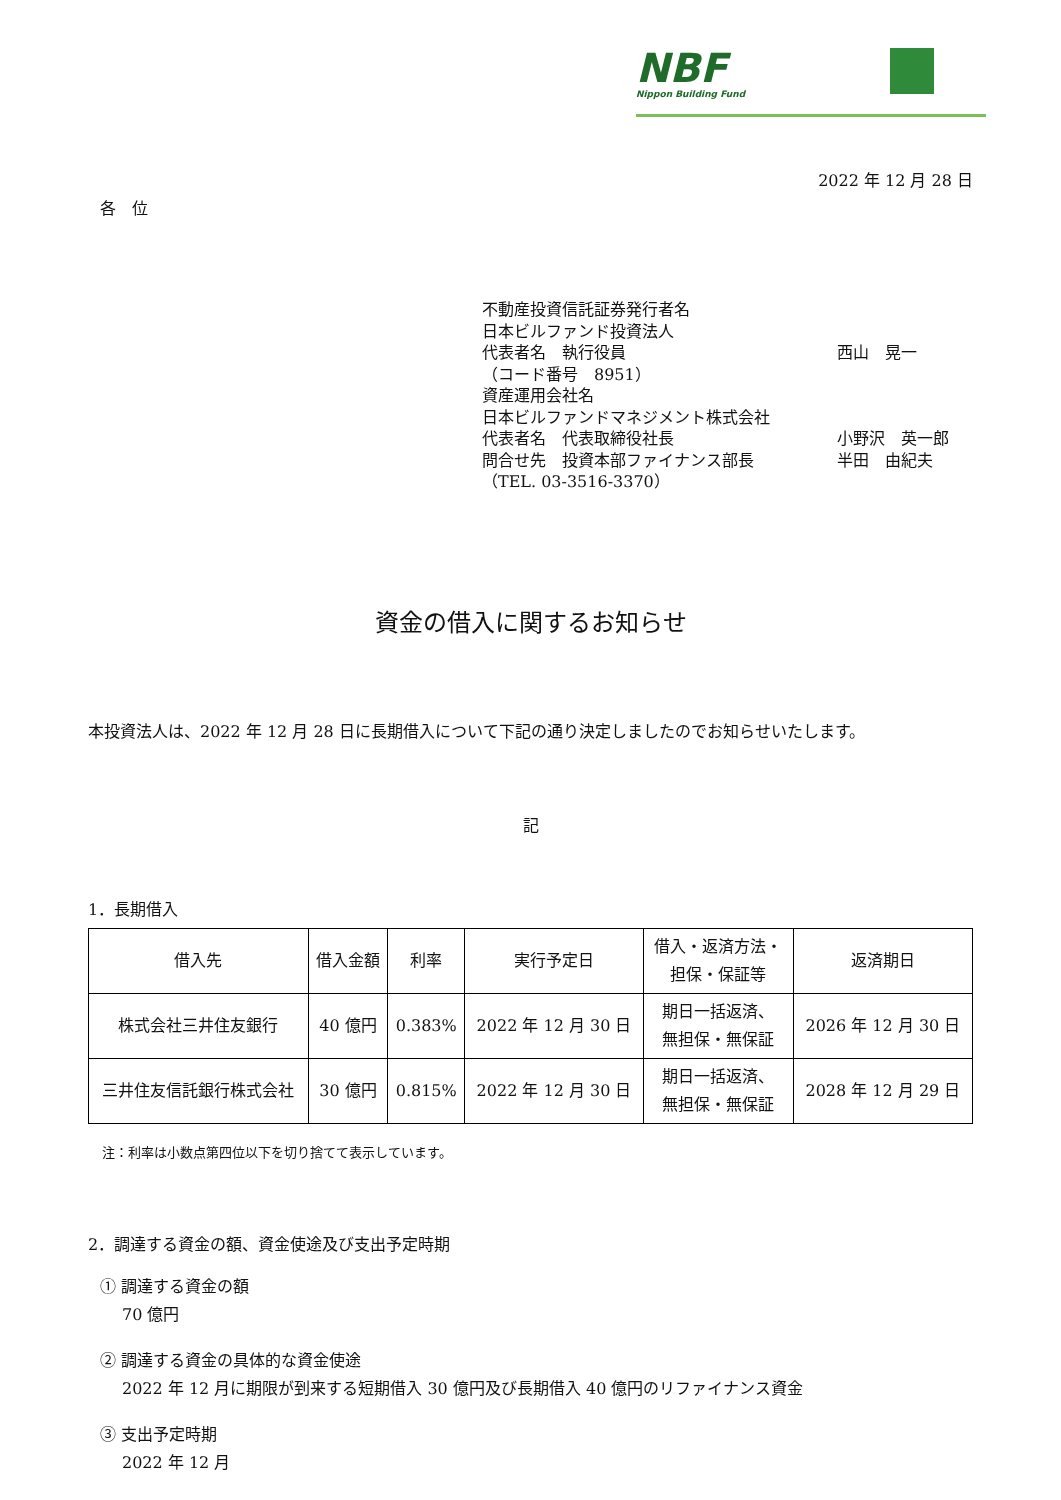NBF
Nippon Building Fund
2022 年 12 月 28 日
各　位
不動産投資信託証券発行者名
日本ビルファンド投資法人
代表者名　執行役員 西山　晃一
（コード番号　8951）
資産運用会社名
日本ビルファンドマネジメント株式会社
代表者名　代表取締役社長 小野沢　英一郎
問合せ先　投資本部ファイナンス部長 半田　由紀夫
（TEL. 03-3516-3370）
資金の借入に関するお知らせ
本投資法人は、2022 年 12 月 28 日に長期借入について下記の通り決定しましたのでお知らせいたします。
記
1．長期借入
| 借入先 | 借入金額 | 利率 | 実行予定日 | 借入・返済方法・ 担保・保証等 | 返済期日 |
| --- | --- | --- | --- | --- | --- |
| 株式会社三井住友銀行 | 40 億円 | 0.383% | 2022 年 12 月 30 日 | 期日一括返済、 無担保・無保証 | 2026 年 12 月 30 日 |
| 三井住友信託銀行株式会社 | 30 億円 | 0.815% | 2022 年 12 月 30 日 | 期日一括返済、 無担保・無保証 | 2028 年 12 月 29 日 |
注：利率は小数点第四位以下を切り捨てて表示しています。
2．調達する資金の額、資金使途及び支出予定時期
① 調達する資金の額
70 億円
② 調達する資金の具体的な資金使途
2022 年 12 月に期限が到来する短期借入 30 億円及び長期借入 40 億円のリファイナンス資金
③ 支出予定時期
2022 年 12 月